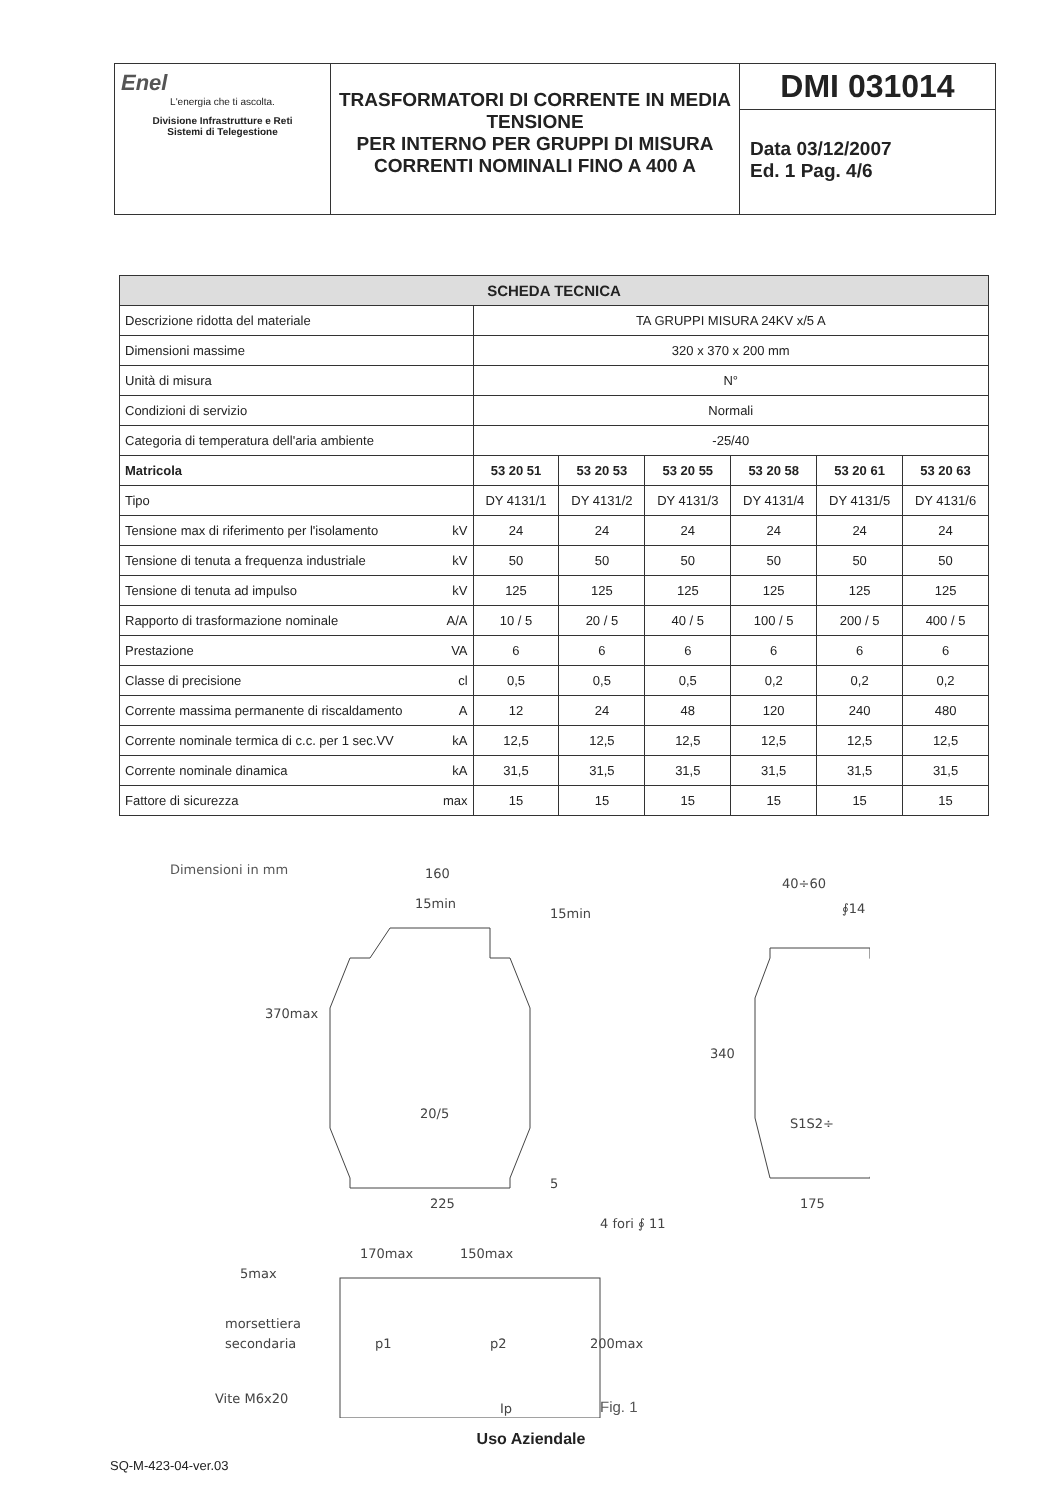Enel
L'energia che ti ascolta.
Divisione Infrastrutture e Reti
Sistemi di Telegestione
TRASFORMATORI DI CORRENTE IN MEDIA TENSIONE
PER INTERNO PER GRUPPI DI MISURA CORRENTI NOMINALI FINO A 400 A
DMI 031014
Data 03/12/2007
Ed. 1 Pag. 4/6
| SCHEDA TECNICA | | | | | | |
| --- | --- | --- | --- | --- | --- | --- |
| Descrizione ridotta del materiale | TA GRUPPI MISURA 24KV x/5 A | | | | | |
| Dimensioni massime | 320 x 370 x 200 mm | | | | | |
| Unità di misura | N° | | | | | |
| Condizioni di servizio | Normali | | | | | |
| Categoria di temperatura dell'aria ambiente | -25/40 | | | | | |
| Matricola | 53 20 51 | 53 20 53 | 53 20 55 | 53 20 58 | 53 20 61 | 53 20 63 |
| Tipo | DY 4131/1 | DY 4131/2 | DY 4131/3 | DY 4131/4 | DY 4131/5 | DY 4131/6 |
| Tensione max di riferimento per l'isolamento kV | 24 | 24 | 24 | 24 | 24 | 24 |
| Tensione di tenuta a frequenza industriale kV | 50 | 50 | 50 | 50 | 50 | 50 |
| Tensione di tenuta ad impulso kV | 125 | 125 | 125 | 125 | 125 | 125 |
| Rapporto di trasformazione nominale A/A | 10 / 5 | 20 / 5 | 40 / 5 | 100 / 5 | 200 / 5 | 400 / 5 |
| Prestazione VA | 6 | 6 | 6 | 6 | 6 | 6 |
| Classe di precisione cl | 0,5 | 0,5 | 0,5 | 0,2 | 0,2 | 0,2 |
| Corrente massima permanente di riscaldamento A | 12 | 24 | 48 | 120 | 240 | 480 |
| Corrente nominale termica di c.c. per 1 sec.VV kA | 12,5 | 12,5 | 12,5 | 12,5 | 12,5 | 12,5 |
| Corrente nominale dinamica kA | 31,5 | 31,5 | 31,5 | 31,5 | 31,5 | 31,5 |
| Fattore di sicurezza max | 15 | 15 | 15 | 15 | 15 | 15 |
Dimensioni in mm
160
15min
15min
20/5
370max
225
5
40÷60
∮14
S1S2÷
340
175
4 fori ∮ 11
170max
150max
5max
morsettiera
secondaria
p1
p2
200max
Vite M6x20
Ip
Fig. 1
Uso Aziendale
SQ-M-423-04-ver.03